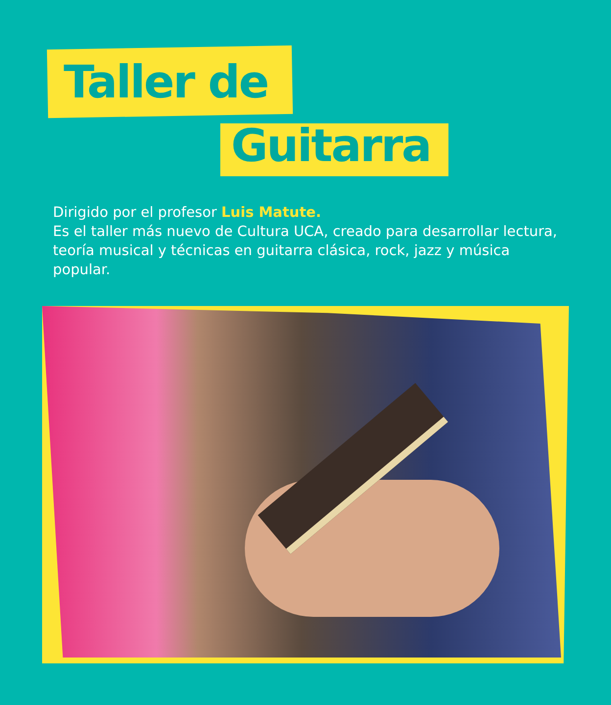Taller de
Guitarra
Dirigido por el profesor Luis Matute.
Es el taller más nuevo de Cultura UCA, creado para desarrollar lectura, teoría musical y técnicas en guitarra clásica, rock, jazz y música popular.